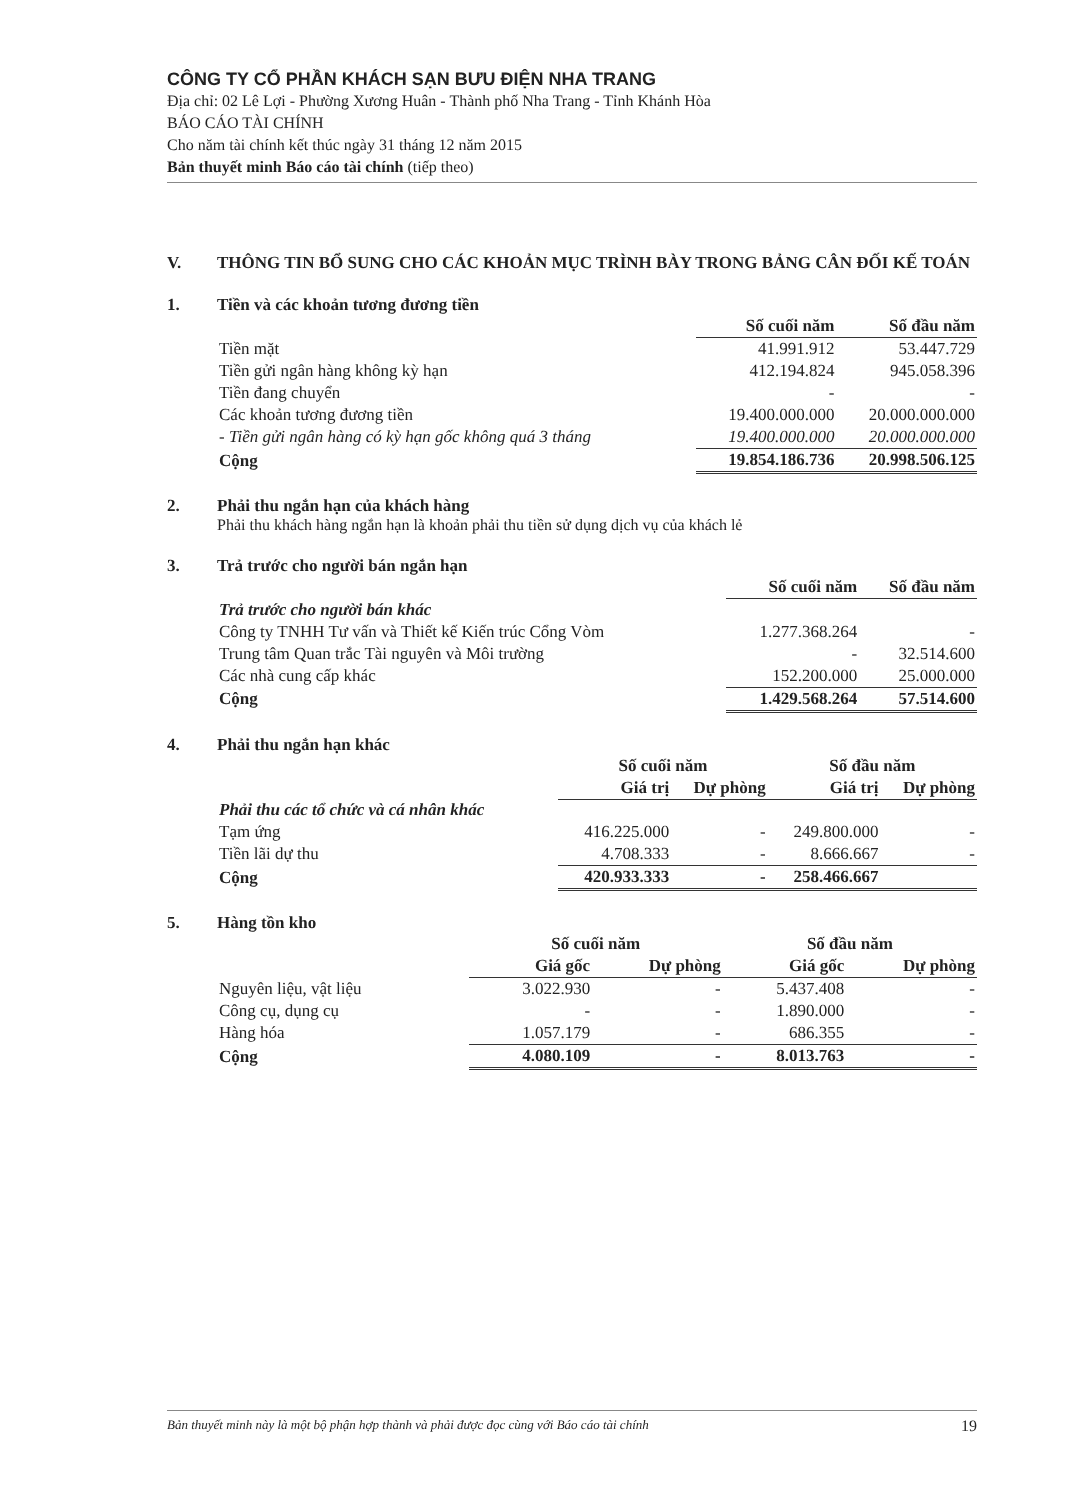CÔNG TY CỔ PHẦN KHÁCH SẠN BƯU ĐIỆN NHA TRANG
Địa chỉ: 02 Lê Lợi - Phường Xương Huân - Thành phố Nha Trang - Tỉnh Khánh Hòa
BÁO CÁO TÀI CHÍNH
Cho năm tài chính kết thúc ngày 31 tháng 12 năm 2015
Bản thuyết minh Báo cáo tài chính (tiếp theo)
V. THÔNG TIN BỔ SUNG CHO CÁC KHOẢN MỤC TRÌNH BÀY TRONG BẢNG CÂN ĐỐI KẾ TOÁN
1. Tiền và các khoản tương đương tiền
| | Số cuối năm | Số đầu năm |
| --- | --- | --- |
| Tiền mặt | 41.991.912 | 53.447.729 |
| Tiền gửi ngân hàng không kỳ hạn | 412.194.824 | 945.058.396 |
| Tiền đang chuyển | - | - |
| Các khoản tương đương tiền | 19.400.000.000 | 20.000.000.000 |
| - Tiền gửi ngân hàng có kỳ hạn gốc không quá 3 tháng | 19.400.000.000 | 20.000.000.000 |
| Cộng | 19.854.186.736 | 20.998.506.125 |
2. Phải thu ngắn hạn của khách hàng
Phải thu khách hàng ngắn hạn là khoản phải thu tiền sử dụng dịch vụ của khách lẻ
3. Trả trước cho người bán ngắn hạn
| | Số cuối năm | Số đầu năm |
| --- | --- | --- |
| Trả trước cho người bán khác | | |
| Công ty TNHH Tư vấn và Thiết kế Kiến trúc Cổng Vòm | 1.277.368.264 | - |
| Trung tâm Quan trắc Tài nguyên và Môi trường | - | 32.514.600 |
| Các nhà cung cấp khác | 152.200.000 | 25.000.000 |
| Cộng | 1.429.568.264 | 57.514.600 |
4. Phải thu ngắn hạn khác
| | Số cuối năm | | Số đầu năm | |
| --- | --- | --- | --- | --- |
| | Giá trị | Dự phòng | Giá trị | Dự phòng |
| Phải thu các tổ chức và cá nhân khác | | | | |
| Tạm ứng | 416.225.000 | - | 249.800.000 | - |
| Tiền lãi dự thu | 4.708.333 | - | 8.666.667 | - |
| Cộng | 420.933.333 | - | 258.466.667 | |
5. Hàng tồn kho
| | Số cuối năm | | Số đầu năm | |
| --- | --- | --- | --- | --- |
| | Giá gốc | Dự phòng | Giá gốc | Dự phòng |
| Nguyên liệu, vật liệu | 3.022.930 | - | 5.437.408 | - |
| Công cụ, dụng cụ | - | - | 1.890.000 | - |
| Hàng hóa | 1.057.179 | - | 686.355 | - |
| Cộng | 4.080.109 | - | 8.013.763 | - |
Bản thuyết minh này là một bộ phận hợp thành và phải được đọc cùng với Báo cáo tài chính 19